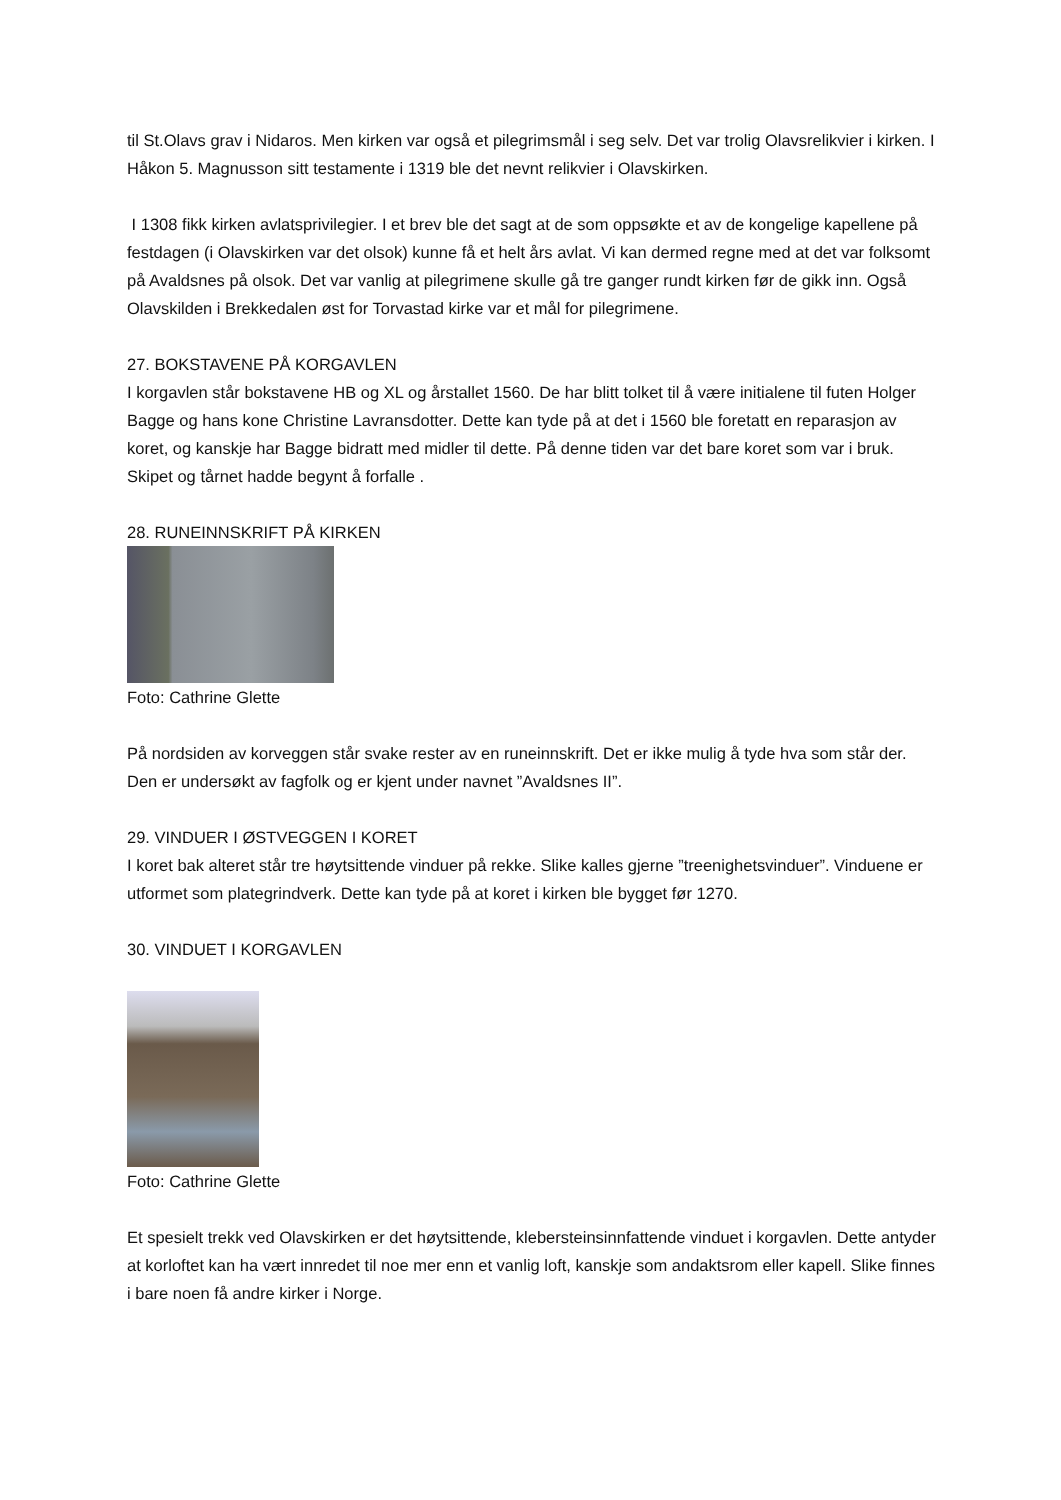til St.Olavs grav i Nidaros. Men kirken var også et pilegrimsmål i seg selv. Det var trolig Olavsrelikvier i kirken. I Håkon 5. Magnusson sitt testamente i 1319 ble det nevnt relikvier i Olavskirken.
I 1308 fikk kirken avlatsprivilegier. I et brev ble det sagt at de som oppsøkte et av de kongelige kapellene på festdagen (i Olavskirken var det olsok) kunne få et helt års avlat. Vi kan dermed regne med at det var folksomt på Avaldsnes på olsok. Det var vanlig at pilegrimene skulle gå tre ganger rundt kirken før de gikk inn. Også Olavskilden i Brekkedalen øst for Torvastad kirke var et mål for pilegrimene.
27. BOKSTAVENE PÅ KORGAVLEN
I korgavlen står bokstavene HB og XL og årstallet 1560. De har blitt tolket til å være initialene til futen Holger Bagge og hans kone Christine Lavransdotter. Dette kan tyde på at det i 1560 ble foretatt en reparasjon av koret, og kanskje har Bagge bidratt med midler til dette. På denne tiden var det bare koret som var i bruk. Skipet og tårnet hadde begynt å forfalle .
28. RUNEINNSKRIFT PÅ KIRKEN
Foto: Cathrine Glette
På nordsiden av korveggen står svake rester av en runeinnskrift. Det er ikke mulig å tyde hva som står der. Den er undersøkt av fagfolk og er kjent under navnet ”Avaldsnes II”.
29. VINDUER I ØSTVEGGEN I KORET
I koret bak alteret står tre høytsittende vinduer på rekke. Slike kalles gjerne ”treenighetsvinduer”. Vinduene er utformet som plategrindverk. Dette kan tyde på at koret i kirken ble bygget før 1270.
30. VINDUET I KORGAVLEN
Foto: Cathrine Glette
Et spesielt trekk ved Olavskirken er det høytsittende, klebersteinsinnfattende vinduet i korgavlen. Dette antyder at korloftet kan ha vært innredet til noe mer enn et vanlig loft, kanskje som andaktsrom eller kapell. Slike finnes i bare noen få andre kirker i Norge.